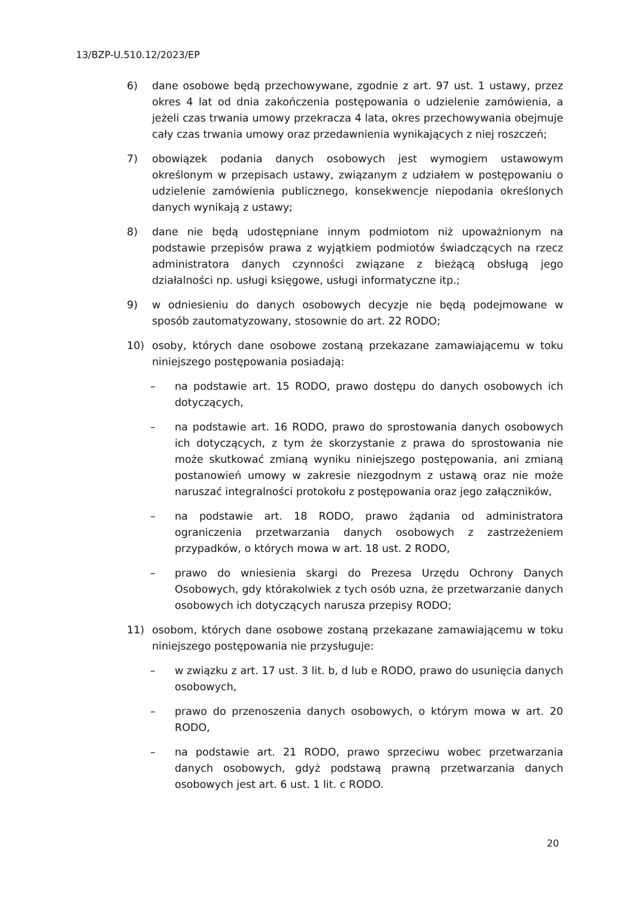13/BZP-U.510.12/2023/EP
6) dane osobowe będą przechowywane, zgodnie z art. 97 ust. 1 ustawy, przez okres 4 lat od dnia zakończenia postępowania o udzielenie zamówienia, a jeżeli czas trwania umowy przekracza 4 lata, okres przechowywania obejmuje cały czas trwania umowy oraz przedawnienia wynikających z niej roszczeń;
7) obowiązek podania danych osobowych jest wymogiem ustawowym określonym w przepisach ustawy, związanym z udziałem w postępowaniu o udzielenie zamówienia publicznego, konsekwencje niepodania określonych danych wynikają z ustawy;
8) dane nie będą udostępniane innym podmiotom niż upoważnionym na podstawie przepisów prawa z wyjątkiem podmiotów świadczących na rzecz administratora danych czynności związane z bieżącą obsługą jego działalności np. usługi księgowe, usługi informatyczne itp.;
9) w odniesieniu do danych osobowych decyzje nie będą podejmowane w sposób zautomatyzowany, stosownie do art. 22 RODO;
10) osoby, których dane osobowe zostaną przekazane zamawiającemu w toku niniejszego postępowania posiadają:
– na podstawie art. 15 RODO, prawo dostępu do danych osobowych ich dotyczących,
– na podstawie art. 16 RODO, prawo do sprostowania danych osobowych ich dotyczących, z tym że skorzystanie z prawa do sprostowania nie może skutkować zmianą wyniku niniejszego postępowania, ani zmianą postanowień umowy w zakresie niezgodnym z ustawą oraz nie może naruszać integralności protokołu z postępowania oraz jego załączników,
– na podstawie art. 18 RODO, prawo żądania od administratora ograniczenia przetwarzania danych osobowych z zastrzeżeniem przypadków, o których mowa w art. 18 ust. 2 RODO,
– prawo do wniesienia skargi do Prezesa Urzędu Ochrony Danych Osobowych, gdy którakolwiek z tych osób uzna, że przetwarzanie danych osobowych ich dotyczących narusza przepisy RODO;
11) osobom, których dane osobowe zostaną przekazane zamawiającemu w toku niniejszego postępowania nie przysługuje:
– w związku z art. 17 ust. 3 lit. b, d lub e RODO, prawo do usunięcia danych osobowych,
– prawo do przenoszenia danych osobowych, o którym mowa w art. 20 RODO,
– na podstawie art. 21 RODO, prawo sprzeciwu wobec przetwarzania danych osobowych, gdyż podstawą prawną przetwarzania danych osobowych jest art. 6 ust. 1 lit. c RODO.
20